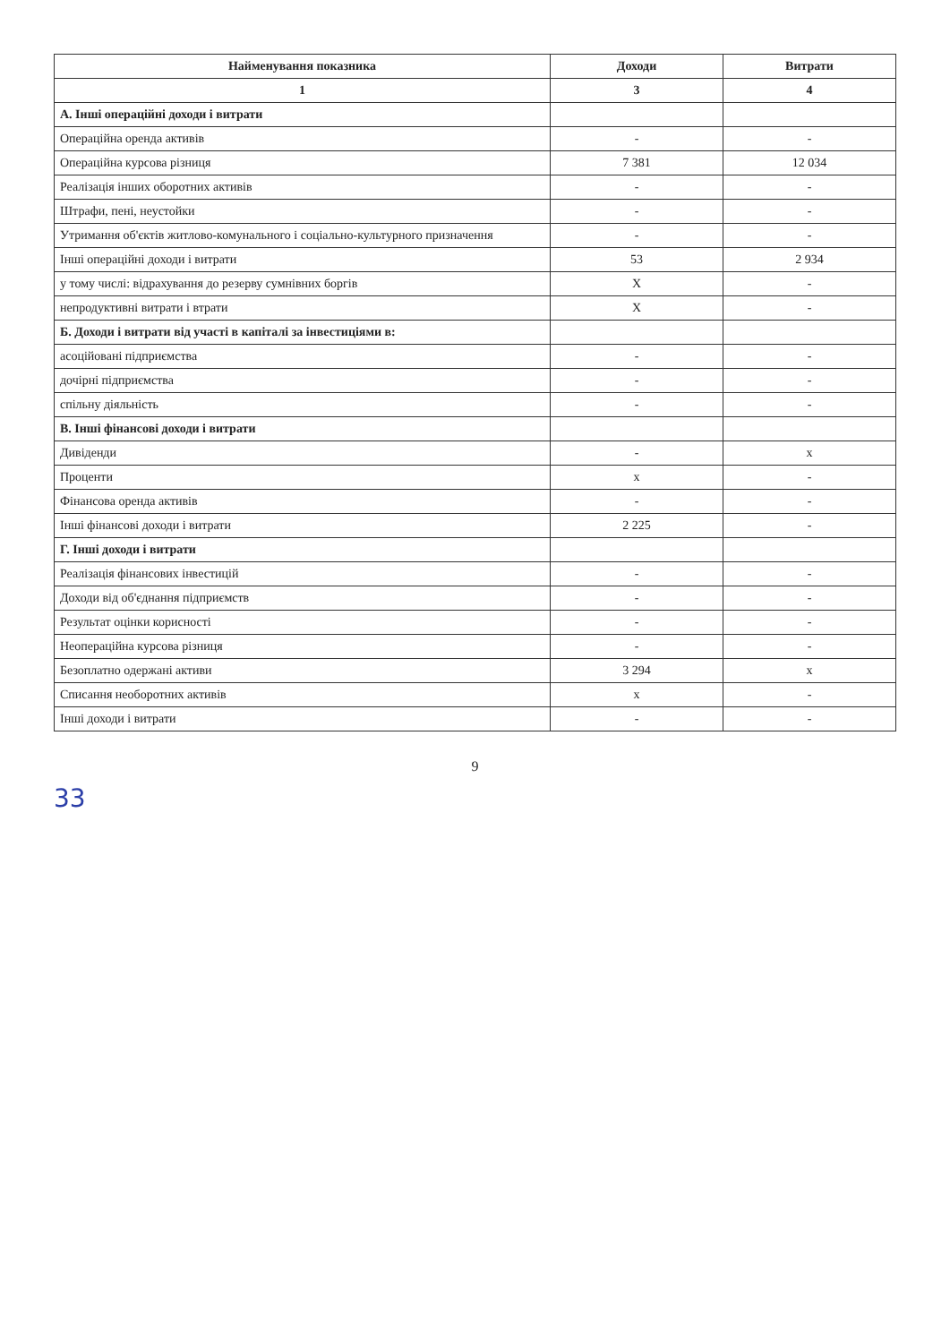| Найменування показника | Доходи | Витрати |
| --- | --- | --- |
| 1 | 3 | 4 |
| А. Інші операційні доходи і витрати | | |
| Операційна оренда активів | - | - |
| Операційна курсова різниця | 7 381 | 12 034 |
| Реалізація інших оборотних активів | - | - |
| Штрафи, пені, неустойки | - | - |
| Утримання об'єктів житлово-комунального і соціально-культурного призначення | - | - |
| Інші операційні доходи і витрати | 53 | 2 934 |
| у тому числі: відрахування до резерву сумнівних боргів | X | - |
| непродуктивні витрати і втрати | X | - |
| Б. Доходи і витрати від участі в капіталі за інвестиціями в: | | |
| асоційовані підприємства | - | - |
| дочірні підприємства | - | - |
| спільну діяльність | - | - |
| В. Інші фінансові доходи і витрати | | |
| Дивіденди | - | x |
| Проценти | x | - |
| Фінансова оренда активів | - | - |
| Інші фінансові доходи і витрати | 2 225 | - |
| Г. Інші доходи і витрати | | |
| Реалізація фінансових інвестицій | - | - |
| Доходи від об'єднання підприємств | - | - |
| Результат оцінки корисності | - | - |
| Неопераційна курсова різниця | - | - |
| Безоплатно одержані активи | 3 294 | x |
| Списання необоротних активів | x | - |
| Інші доходи і витрати | - | - |
9
33